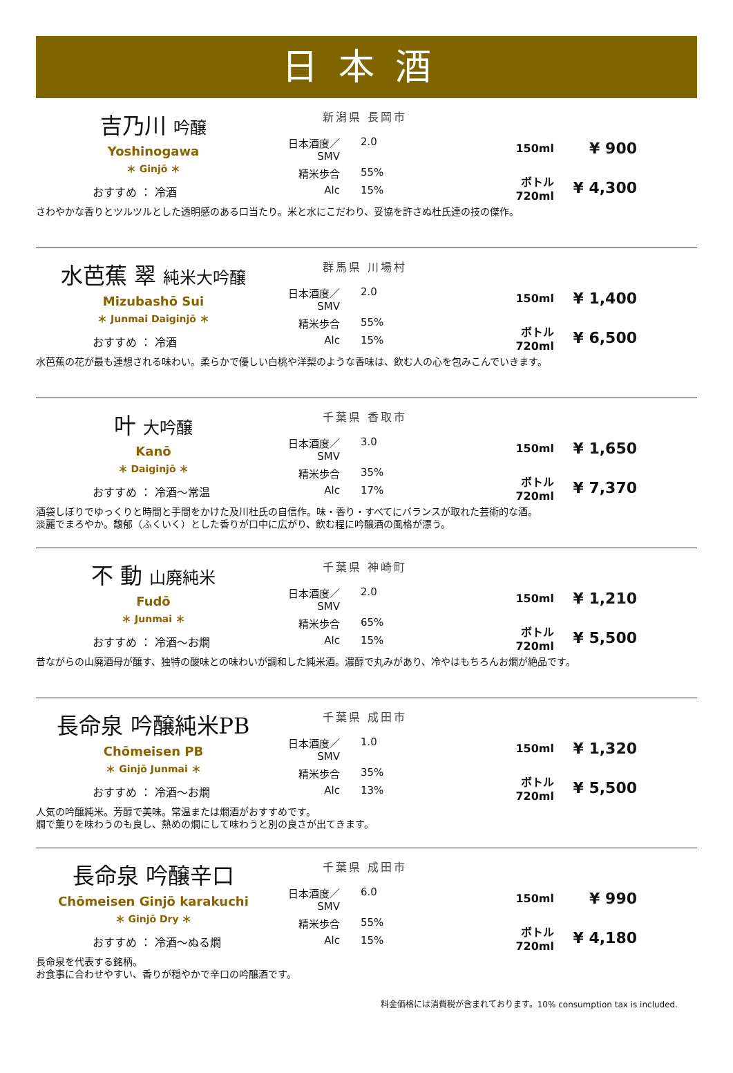日本酒
吉乃川 吟醸
Yoshinogawa
＊ Ginjō ＊
おすすめ ： 冷酒
新潟県 長岡市
日本酒度／SMV 2.0 精米歩合 55% Alc 15%
150ml ¥ 900 ボトル
720ml ¥ 4,300
さわやかな香りとツルツルとした透明感のある口当たり。米と水にこだわり、妥協を許さぬ杜氏達の技の傑作。
水芭蕉 翠 純米大吟醸
Mizubashō Sui
＊ Junmai Daiginjō ＊
おすすめ ： 冷酒
群馬県 川場村
日本酒度／SMV 2.0 精米歩合 55% Alc 15%
150ml ¥ 1,400 ボトル
720ml ¥ 6,500
水芭蕉の花が最も連想される味わい。柔らかで優しい白桃や洋梨のような香味は、飲む人の心を包みこんでいきます。
叶 大吟醸
Kanō
＊ Daiginjō ＊
おすすめ ： 冷酒～常温
千葉県 香取市
日本酒度／SMV 3.0 精米歩合 35% Alc 17%
150ml ¥ 1,650 ボトル
720ml ¥ 7,370
酒袋しぼりでゆっくりと時間と手間をかけた及川杜氏の自信作。味・香り・すべてにバランスが取れた芸術的な酒。
淡麗でまろやか。馥郁（ふくいく）とした香りが口中に広がり、飲む程に吟醸酒の風格が漂う。
不 動 山廃純米
Fudō
＊ Junmai ＊
おすすめ ： 冷酒～お燗
千葉県 神崎町
日本酒度／SMV 2.0 精米歩合 65% Alc 15%
150ml ¥ 1,210 ボトル
720ml ¥ 5,500
昔ながらの山廃酒母が醸す、独特の酸味との味わいが調和した純米酒。濃醇で丸みがあり、冷やはもちろんお燗が絶品です。
長命泉 吟醸純米PB
Chōmeisen PB
＊ Ginjō Junmai ＊
おすすめ ： 冷酒～お燗
千葉県 成田市
日本酒度／SMV 1.0 精米歩合 35% Alc 13%
150ml ¥ 1,320 ボトル
720ml ¥ 5,500
人気の吟醸純米。芳醇で美味。常温または燗酒がおすすめです。
燗で薫りを味わうのも良し、熱めの燗にして味わうと別の良さが出てきます。
長命泉 吟醸辛口
Chōmeisen Ginjō karakuchi
＊ Ginjō Dry ＊
おすすめ ： 冷酒～ぬる燗
千葉県 成田市
日本酒度／SMV 6.0 精米歩合 55% Alc 15%
150ml ¥ 990 ボトル
720ml ¥ 4,180
長命泉を代表する銘柄。
お食事に合わせやすい、香りが穏やかで辛口の吟醸酒です。
料金価格には消費税が含まれております。10% consumption tax is included.